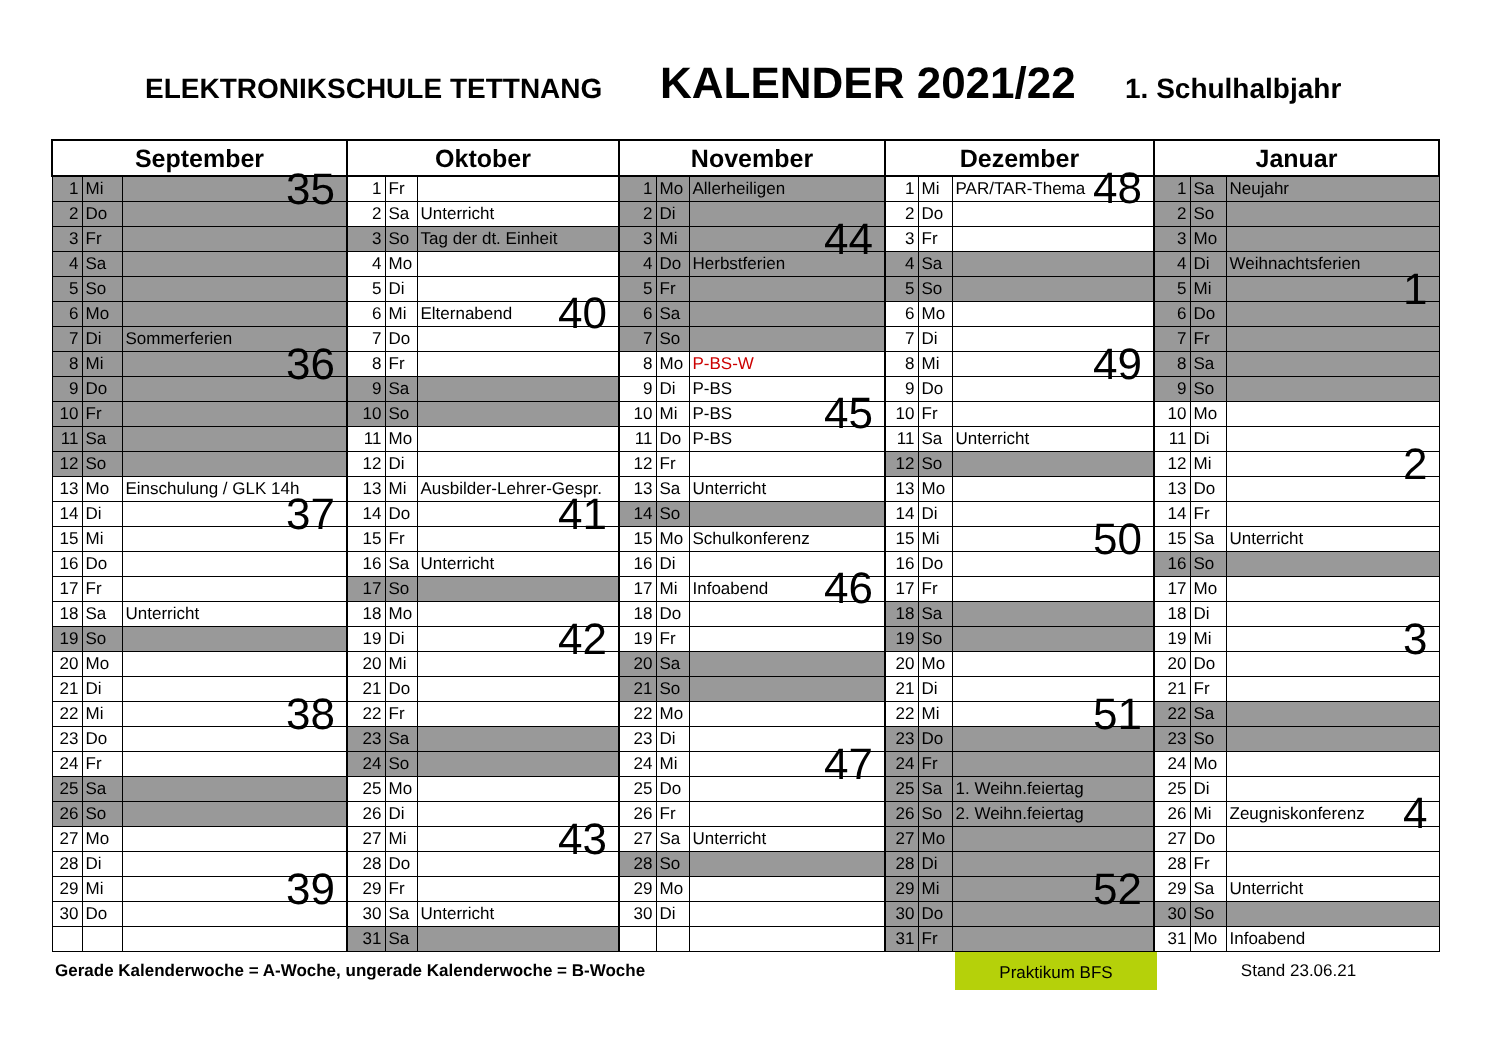ELEKTRONIKSCHULE TETTNANG KALENDER 2021/22 1. Schulhalbjahr
| September | | | Oktober | | | November | | | Dezember | | | Januar | | |
| --- | --- | --- | --- | --- | --- | --- | --- | --- | --- | --- | --- | --- | --- | --- |
| 1 | Mi | 35 | 1 | Fr | | 1 | Mo | Allerheiligen | 1 | Mi | PAR/TAR-Thema 48 | 1 | Sa | Neujahr |
| 2 | Do | | 2 | Sa | Unterricht | 2 | Di | | 2 | Do | | 2 | So | |
| 3 | Fr | | 3 | So | Tag der dt. Einheit | 3 | Mi | 44 | 3 | Fr | | 3 | Mo | |
| 4 | Sa | | 4 | Mo | | 4 | Do | Herbstferien | 4 | Sa | | 4 | Di | Weihnachtsferien |
| 5 | So | | 5 | Di | | 5 | Fr | | 5 | So | | 5 | Mi | 1 |
| 6 | Mo | | 6 | Mi | Elternabend 40 | 6 | Sa | | 6 | Mo | | 6 | Do | |
| 7 | Di | Sommerferien | 7 | Do | | 7 | So | | 7 | Di | | 7 | Fr | |
| 8 | Mi | 36 | 8 | Fr | | 8 | Mo | P-BS-W | 8 | Mi | 49 | 8 | Sa | |
| 9 | Do | | 9 | Sa | | 9 | Di | P-BS | 9 | Do | | 9 | So | |
| 10 | Fr | | 10 | So | | 10 | Mi | P-BS 45 | 10 | Fr | | 10 | Mo | |
| 11 | Sa | | 11 | Mo | | 11 | Do | P-BS | 11 | Sa | Unterricht | 11 | Di | |
| 12 | So | | 12 | Di | | 12 | Fr | | 12 | So | | 12 | Mi | 2 |
| 13 | Mo | Einschulung / GLK 14h | 13 | Mi | Ausbilder-Lehrer-Gespr. | 13 | Sa | Unterricht | 13 | Mo | | 13 | Do | |
| 14 | Di | 37 | 14 | Do | 41 | 14 | So | | 14 | Di | | 14 | Fr | |
| 15 | Mi | | 15 | Fr | | 15 | Mo | Schulkonferenz | 15 | Mi | 50 | 15 | Sa | Unterricht |
| 16 | Do | | 16 | Sa | Unterricht | 16 | Di | | 16 | Do | | 16 | So | |
| 17 | Fr | | 17 | So | | 17 | Mi | Infoabend 46 | 17 | Fr | | 17 | Mo | |
| 18 | Sa | Unterricht | 18 | Mo | | 18 | Do | | 18 | Sa | | 18 | Di | |
| 19 | So | | 19 | Di | 42 | 19 | Fr | | 19 | So | | 19 | Mi | 3 |
| 20 | Mo | | 20 | Mi | | 20 | Sa | | 20 | Mo | | 20 | Do | |
| 21 | Di | | 21 | Do | | 21 | So | | 21 | Di | | 21 | Fr | |
| 22 | Mi | 38 | 22 | Fr | | 22 | Mo | | 22 | Mi | 51 | 22 | Sa | |
| 23 | Do | | 23 | Sa | | 23 | Di | | 23 | Do | | 23 | So | |
| 24 | Fr | | 24 | So | | 24 | Mi | 47 | 24 | Fr | | 24 | Mo | |
| 25 | Sa | | 25 | Mo | | 25 | Do | | 25 | Sa | 1. Weihn.feiertag | 25 | Di | |
| 26 | So | | 26 | Di | | 26 | Fr | | 26 | So | 2. Weihn.feiertag | 26 | Mi | Zeugniskonferenz 4 |
| 27 | Mo | | 27 | Mi | 43 | 27 | Sa | Unterricht | 27 | Mo | | 27 | Do | |
| 28 | Di | | 28 | Do | | 28 | So | | 28 | Di | | 28 | Fr | |
| 29 | Mi | 39 | 29 | Fr | | 29 | Mo | | 29 | Mi | 52 | 29 | Sa | Unterricht |
| 30 | Do | | 30 | Sa | Unterricht | 30 | Di | | 30 | Do | | 30 | So | |
| | | | 31 | Sa | | | | | 31 | Fr | | 31 | Mo | Infoabend |
Gerade Kalenderwoche = A-Woche, ungerade Kalenderwoche = B-Woche
Praktikum BFS
Stand 23.06.21